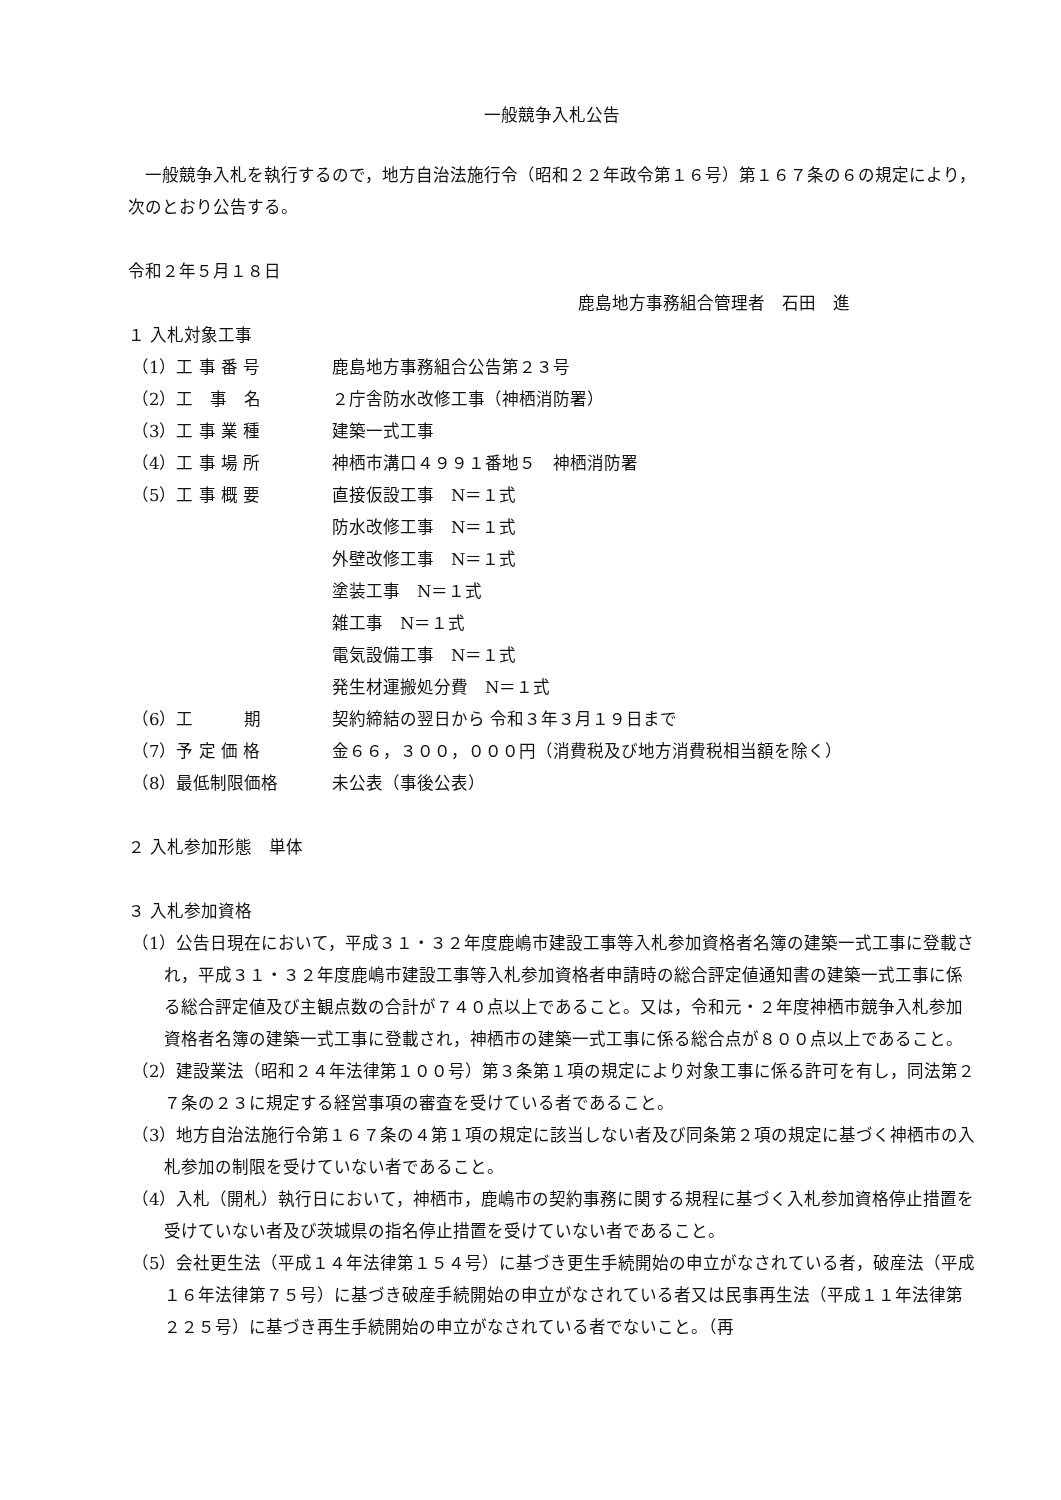一般競争入札公告
一般競争入札を執行するので，地方自治法施行令（昭和２２年政令第１６号）第１６７条の６の規定により，次のとおり公告する。
令和２年５月１８日
鹿島地方事務組合管理者　石田　進
１ 入札対象工事
（1）工 事 番 号 鹿島地方事務組合公告第２３号
（2）工　事　名 ２庁舎防水改修工事（神栖消防署）
（3）工 事 業 種 建築一式工事
（4）工 事 場 所 神栖市溝口４９９１番地５　神栖消防署
（5）工 事 概 要 直接仮設工事　N＝１式
防水改修工事　N＝１式
外壁改修工事　N＝１式
塗装工事　N＝１式
雑工事　N＝１式
電気設備工事　N＝１式
発生材運搬処分費　N＝１式
（6）工　　　期 契約締結の翌日から 令和３年３月１９日まで
（7）予 定 価 格 金６６，３００，０００円（消費税及び地方消費税相当額を除く）
（8）最低制限価格 未公表（事後公表）
２ 入札参加形態　単体
３ 入札参加資格
（1）公告日現在において，平成３１・３２年度鹿嶋市建設工事等入札参加資格者名簿の建築一式工事に登載され，平成３１・３２年度鹿嶋市建設工事等入札参加資格者申請時の総合評定値通知書の建築一式工事に係る総合評定値及び主観点数の合計が７４０点以上であること。又は，令和元・２年度神栖市競争入札参加資格者名簿の建築一式工事に登載され，神栖市の建築一式工事に係る総合点が８００点以上であること。
（2）建設業法（昭和２４年法律第１００号）第３条第１項の規定により対象工事に係る許可を有し，同法第２７条の２３に規定する経営事項の審査を受けている者であること。
（3）地方自治法施行令第１６７条の４第１項の規定に該当しない者及び同条第２項の規定に基づく神栖市の入札参加の制限を受けていない者であること。
（4）入札（開札）執行日において，神栖市，鹿嶋市の契約事務に関する規程に基づく入札参加資格停止措置を受けていない者及び茨城県の指名停止措置を受けていない者であること。
（5）会社更生法（平成１４年法律第１５４号）に基づき更生手続開始の申立がなされている者，破産法（平成１６年法律第７５号）に基づき破産手続開始の申立がなされている者又は民事再生法（平成１１年法律第２２５号）に基づき再生手続開始の申立がなされている者でないこと。（再